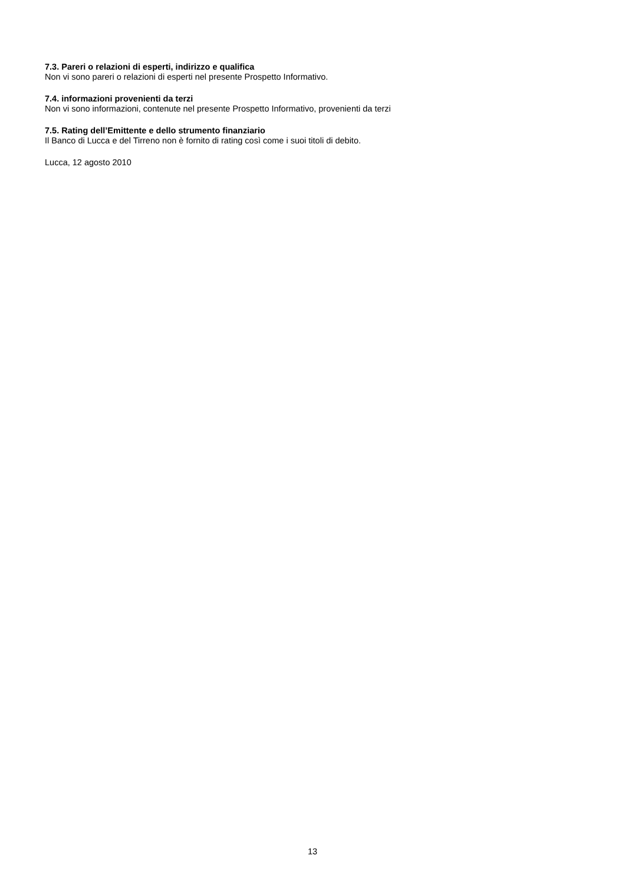7.3. Pareri o relazioni di esperti, indirizzo e qualifica
Non vi sono pareri o relazioni di esperti nel presente Prospetto Informativo.
7.4. informazioni provenienti da terzi
Non vi sono informazioni, contenute nel presente Prospetto Informativo, provenienti da terzi
7.5. Rating dell’Emittente e dello strumento finanziario
Il Banco di Lucca e del Tirreno non è fornito di rating così come i suoi titoli di debito.
Lucca, 12 agosto 2010
13